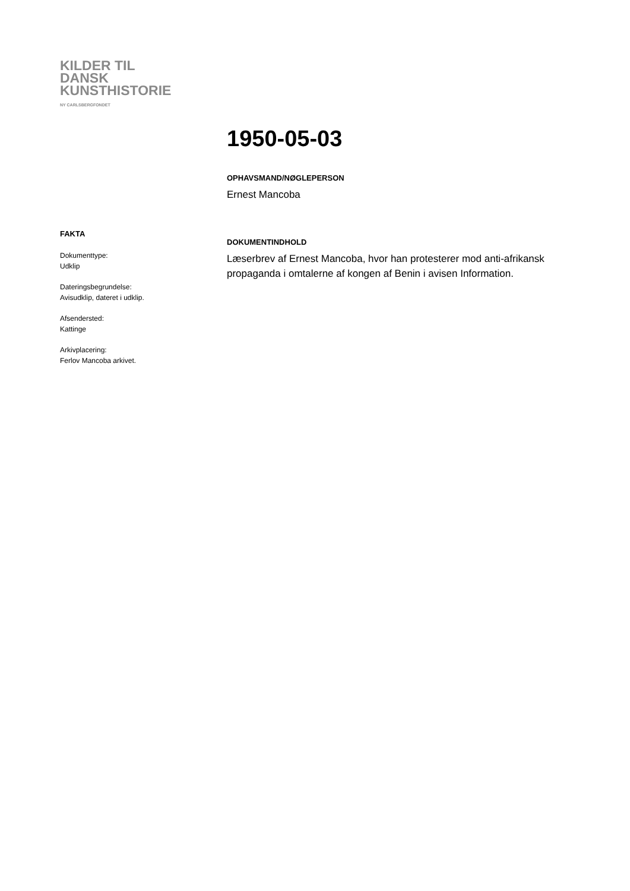KILDER TIL
DANSK
KUNSTHISTORIE
NY CARLSBERGFONDET
1950-05-03
OPHAVSMAND/NØGLEPERSON
Ernest Mancoba
DOKUMENTINDHOLD
Læserbrev af Ernest Mancoba, hvor han protesterer mod anti-afrikansk propaganda i omtalerne af kongen af Benin i avisen Information.
FAKTA
Dokumenttype:
Udklip
Dateringsbegrundelse:
Avisudklip, dateret i udklip.
Afsendersted:
Kattinge
Arkivplacering:
Ferlov Mancoba arkivet.